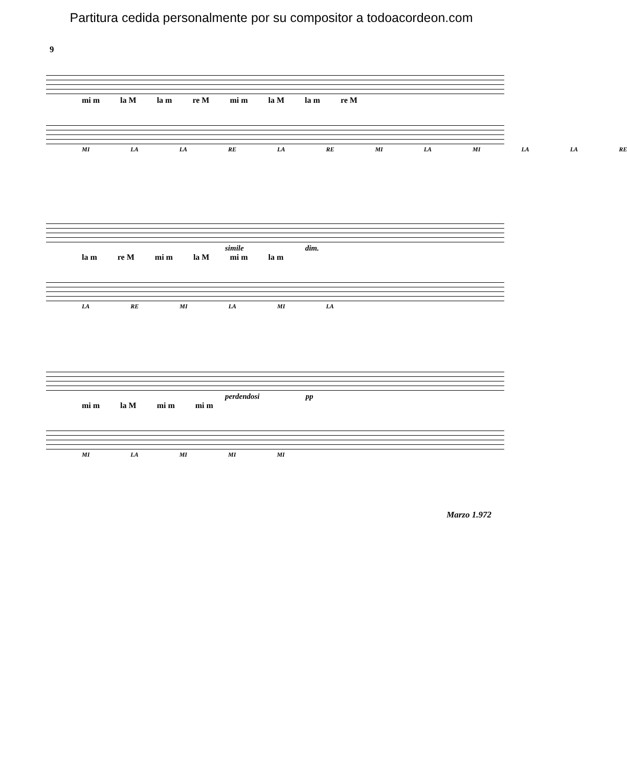Partitura cedida personalmente por su compositor a todoacordeon.com
9
mi m la M la m re M mi m la M la m re M
MI LA LA RE LA RE MI LA MI LA LA RE
simile dim.
la m re M mi m la M mi m la m
LA RE MI LA MI LA
perdendosi pp
mi m la M mi m mi m
MI LA MI MI MI
Marzo 1.972